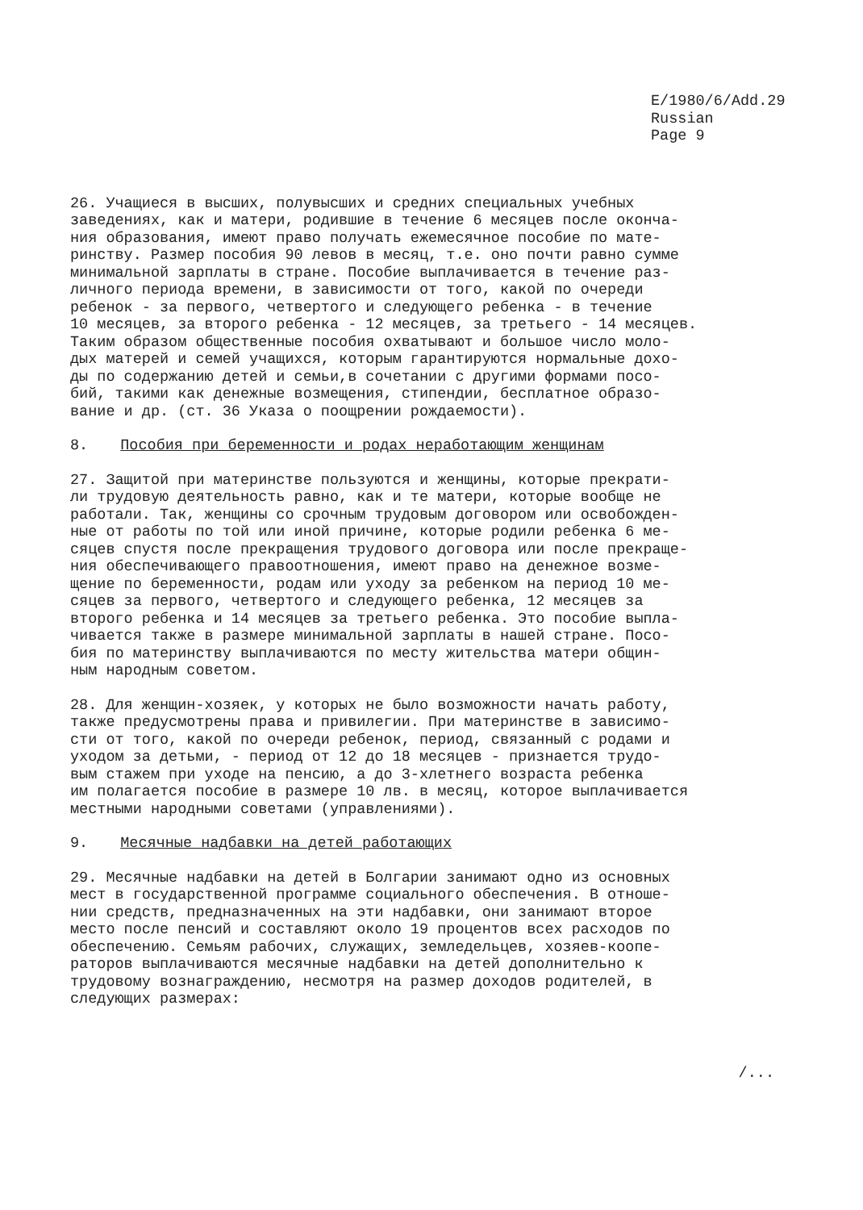E/1980/6/Add.29
Russian
Page 9
26. Учащиеся в высших, полувысших и средних специальных учебных заведениях, как и матери, родившие в течение 6 месяцев после оконча- ния образования, имеют право получать ежемесячное пособие по мате- ринству. Размер пособия 90 левов в месяц, т.е. оно почти равно сумме минимальной зарплаты в стране. Пособие выплачивается в течение раз- личного периода времени, в зависимости от того, какой по очереди ребенок - за первого, четвертого и следующего ребенка - в течение 10 месяцев, за второго ребенка - 12 месяцев, за третьего - 14 месяцев. Таким образом общественные пособия охватывают и большое число моло- дых матерей и семей учащихся, которым гарантируются нормальные дохо- ды по содержанию детей и семьи,в сочетании с другими формами посо- бий, такими как денежные возмещения, стипендии, бесплатное образо- вание и др. (ст. 36 Указа о поощрении рождаемости).
8. Пособия при беременности и родах неработающим женщинам
27. Защитой при материнстве пользуются и женщины, которые прекрати- ли трудовую деятельность равно, как и те матери, которые вообще не работали. Так, женщины со срочным трудовым договором или освобожден- ные от работы по той или иной причине, которые родили ребенка 6 ме- сяцев спустя после прекращения трудового договора или после прекраще- ния обеспечивающего правоотношения, имеют право на денежное возме- щение по беременности, родам или уходу за ребенком на период 10 ме- сяцев за первого, четвертого и следующего ребенка, 12 месяцев за второго ребенка и 14 месяцев за третьего ребенка. Это пособие выпла- чивается также в размере минимальной зарплаты в нашей стране. Посо- бия по материнству выплачиваются по месту жительства матери общин- ным народным советом.
28. Для женщин-хозяек, у которых не было возможности начать работу, также предусмотрены права и привилегии. При материнстве в зависимо- сти от того, какой по очереди ребенок, период, связанный с родами и уходом за детьми, - период от 12 до 18 месяцев - признается трудо- вым стажем при уходе на пенсию, а до 3-хлетнего возраста ребенка им полагается пособие в размере 10 лв. в месяц, которое выплачивается местными народными советами (управлениями).
9. Месячные надбавки на детей работающих
29. Месячные надбавки на детей в Болгарии занимают одно из основных мест в государственной программе социального обеспечения. В отноше- нии средств, предназначенных на эти надбавки, они занимают второе место после пенсий и составляют около 19 процентов всех расходов по обеспечению. Семьям рабочих, служащих, земледельцев, хозяев-коопе- раторов выплачиваются месячные надбавки на детей дополнительно к трудовому вознаграждению, несмотря на размер доходов родителей, в следующих размерах:
/...